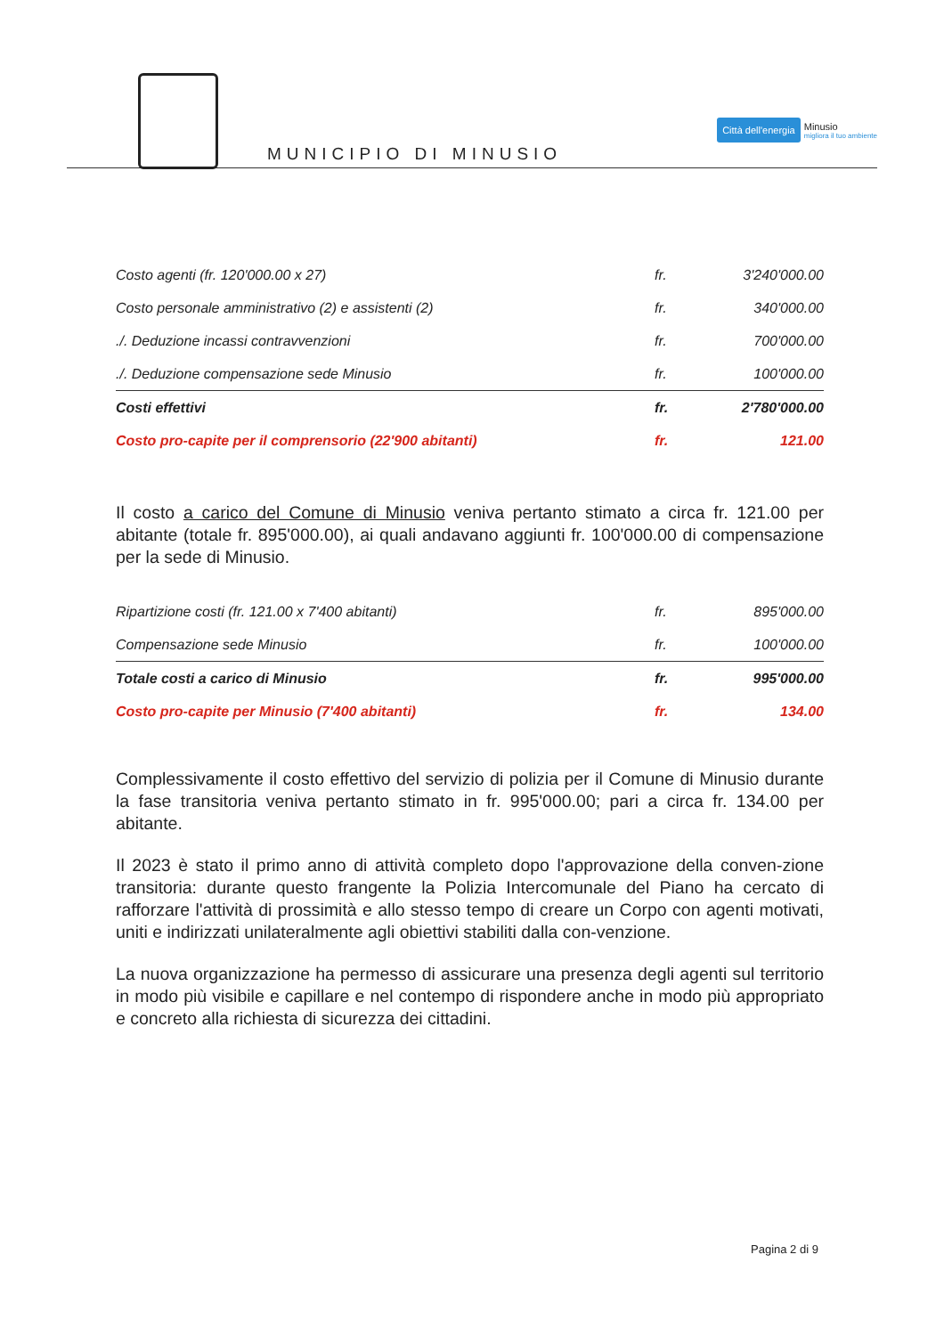MUNICIPIO DI MINUSIO
Città dell'energia Minusio
migliora il tuo ambiente
| Costo agenti (fr. 120'000.00 x 27) | fr. | 3'240'000.00 |
| Costo personale amministrativo (2) e assistenti (2) | fr. | 340'000.00 |
| ./. Deduzione incassi contravvenzioni | fr. | 700'000.00 |
| ./. Deduzione compensazione sede Minusio | fr. | 100'000.00 |
| Costi effettivi | fr. | 2'780'000.00 |
| Costo pro-capite per il comprensorio (22'900 abitanti) | fr. | 121.00 |
Il costo a carico del Comune di Minusio veniva pertanto stimato a circa fr. 121.00 per abitante (totale fr. 895'000.00), ai quali andavano aggiunti fr. 100'000.00 di compensazione per la sede di Minusio.
| Ripartizione costi (fr. 121.00 x 7'400 abitanti) | fr. | 895'000.00 |
| Compensazione sede Minusio | fr. | 100'000.00 |
| Totale costi a carico di Minusio | fr. | 995'000.00 |
| Costo pro-capite per Minusio (7'400 abitanti) | fr. | 134.00 |
Complessivamente il costo effettivo del servizio di polizia per il Comune di Minusio durante la fase transitoria veniva pertanto stimato in fr. 995'000.00; pari a circa fr. 134.00 per abitante.
Il 2023 è stato il primo anno di attività completo dopo l'approvazione della conven-zione transitoria: durante questo frangente la Polizia Intercomunale del Piano ha cercato di rafforzare l'attività di prossimità e allo stesso tempo di creare un Corpo con agenti motivati, uniti e indirizzati unilateralmente agli obiettivi stabiliti dalla con-venzione.
La nuova organizzazione ha permesso di assicurare una presenza degli agenti sul territorio in modo più visibile e capillare e nel contempo di rispondere anche in modo più appropriato e concreto alla richiesta di sicurezza dei cittadini.
Pagina 2 di 9